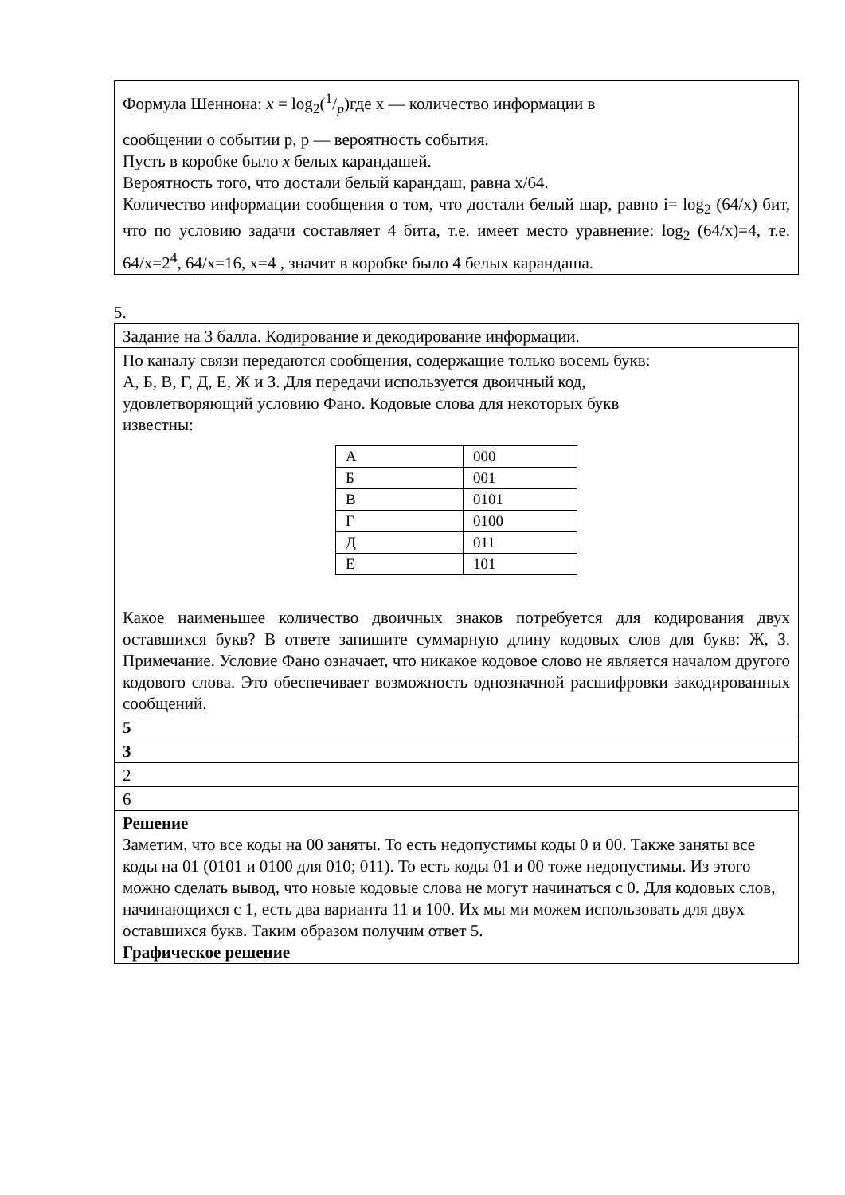| Формула Шеннона: x = log<sub>2</sub>(1/p)где x — количество информации в сообщении о событии p, p — вероятность события. Пусть в коробке было x белых карандашей. Вероятность того, что достали белый карандаш, равна x/64. Количество информации сообщения о том, что достали белый шар, равно i= log<sub>2</sub> (64/x) бит, что по условию задачи составляет 4 бита, т.е. имеет место уравнение: log<sub>2</sub> (64/x)=4, т.е. 64/x=2<sup>4</sup>, 64/x=16, x=4 , значит в коробке было 4 белых карандаша. |
5.
| Задание на 3 балла. Кодирование и декодирование информации. |
| По каналу связи передаются сообщения, содержащие только восемь букв: А, Б, В, Г, Д, Е, Ж и З. Для передачи используется двоичный код, удовлетворяющий условию Фано. Кодовые слова для некоторых букв известны: / А / 000 / / Б / 001 / / В / 0101 / / Г / 0100 / / Д / 011 / / Е / 101 / Какое наименьшее количество двоичных знаков потребуется для кодирования двух оставшихся букв? В ответе запишите суммарную длину кодовых слов для букв: Ж, З. Примечание. Условие Фано означает, что никакое кодовое слово не является началом другого кодового слова. Это обеспечивает возможность однозначной расшифровки закодированных сообщений. |
| 5 |
| 3 |
| 2 |
| 6 |
| Решение Заметим, что все коды на 00 заняты. То есть недопустимы коды 0 и 00. Также заняты все коды на 01 (0101 и 0100 для 010; 011). То есть коды 01 и 00 тоже недопустимы. Из этого можно сделать вывод, что новые кодовые слова не могут начинаться с 0. Для кодовых слов, начинающихся с 1, есть два варианта 11 и 100. Их мы ми можем использовать для двух оставшихся букв. Таким образом получим ответ 5. Графическое решение |